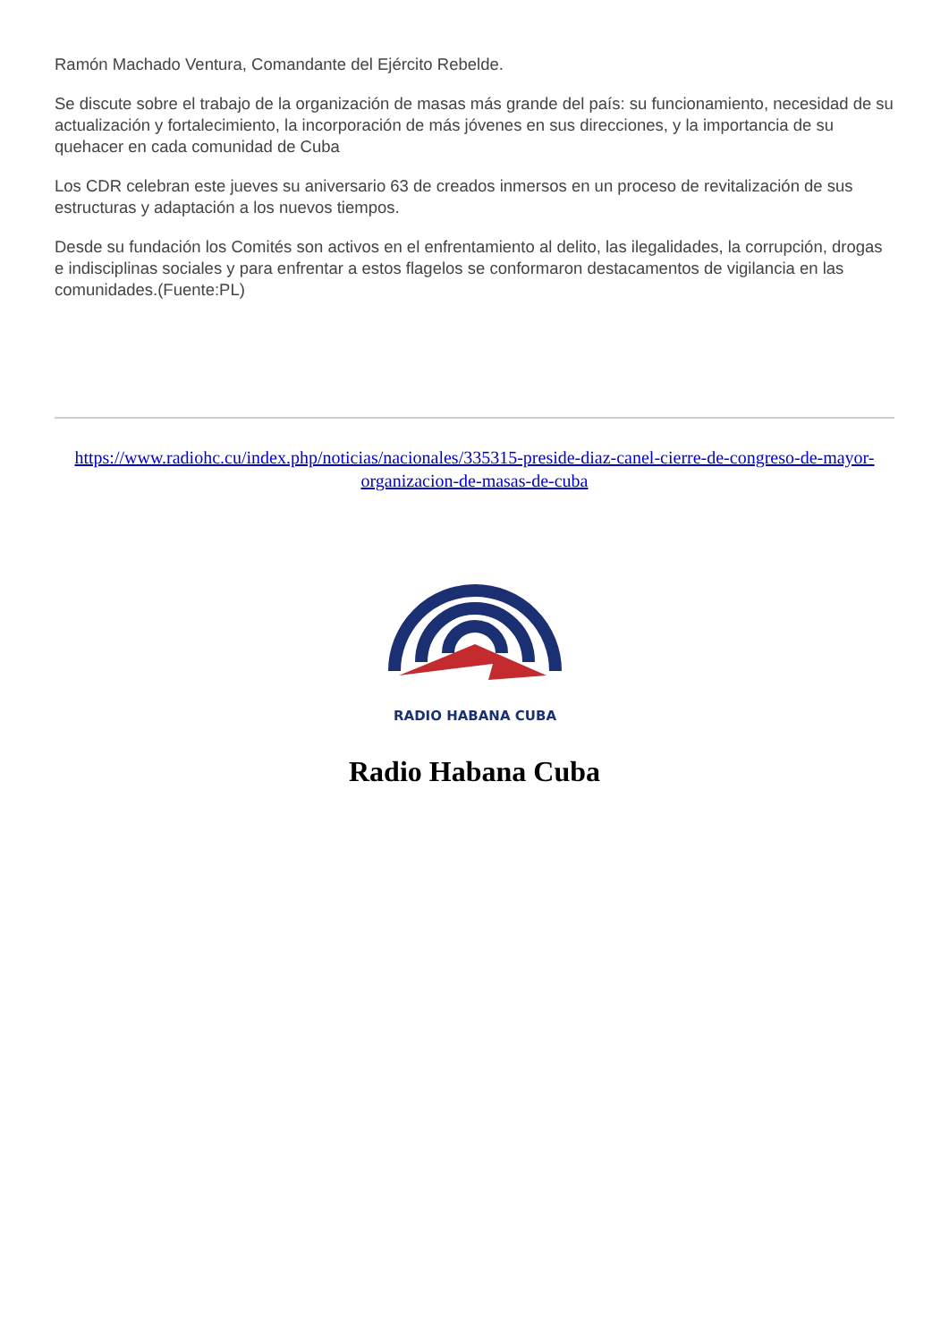Ramón Machado Ventura, Comandante del Ejército Rebelde.
Se discute sobre el trabajo de la organización de masas más grande del país: su funcionamiento, necesidad de su actualización y fortalecimiento, la incorporación de más jóvenes en sus direcciones, y la importancia de su quehacer en cada comunidad de Cuba
Los CDR celebran este jueves su aniversario 63 de creados inmersos en un proceso de revitalización de sus estructuras y adaptación a los nuevos tiempos.
Desde su fundación los Comités son activos en el enfrentamiento al delito, las ilegalidades, la corrupción, drogas e indisciplinas sociales y para enfrentar a estos flagelos se conformaron destacamentos de vigilancia en las comunidades.(Fuente:PL)
https://www.radiohc.cu/index.php/noticias/nacionales/335315-preside-diaz-canel-cierre-de-congreso-de-mayor-organizacion-de-masas-de-cuba
RADIO HABANA CUBA
Radio Habana Cuba